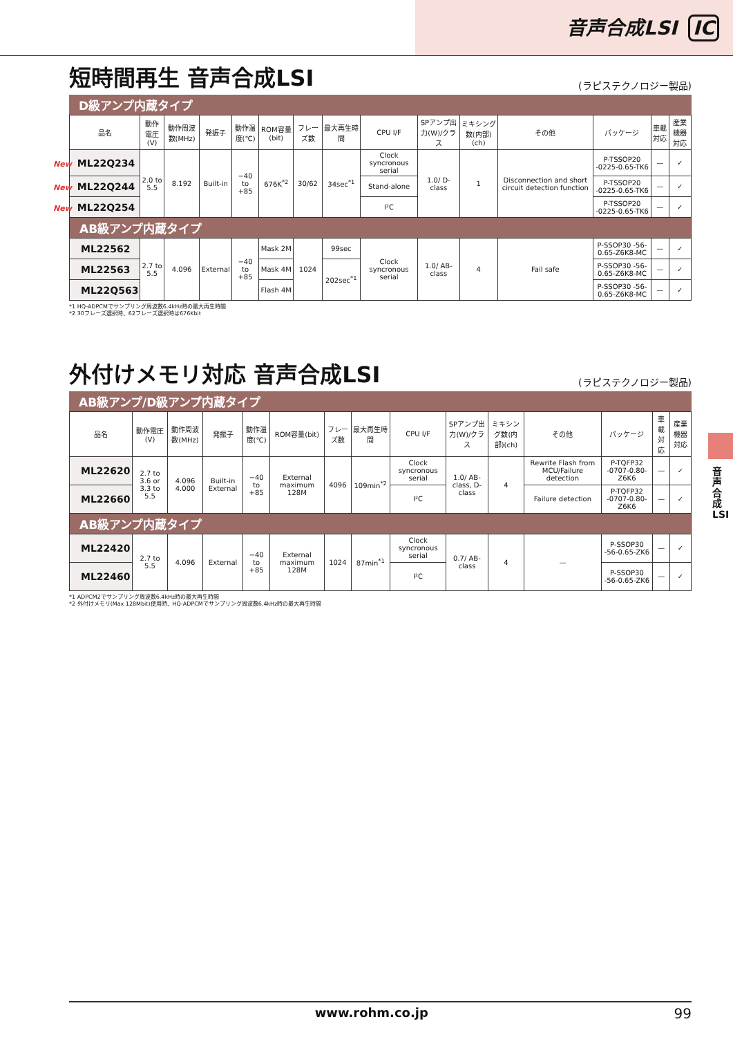音声合成LSI IC
短時間再生 音声合成LSI (ラピステクノロジー製品)
D級アンプ内蔵タイプ
| 品名 | 動作電圧(V) | 動作周波数(MHz) | 発振子 | 動作温度(℃) | ROM容量(bit) | フレーズ数 | 最大再生時間 | CPU I/F | SPアンプ出力(W)/クラス | ミキシング数(内部)(ch) | その他 | パッケージ | 車載対応 | 産業機器対応 |
| --- | --- | --- | --- | --- | --- | --- | --- | --- | --- | --- | --- | --- | --- | --- |
| New ML22Q234 | 2.0 to 5.5 | 8.192 | Built-in | −40 to +85 | 676K<sup>*2</sup> | 30/62 | 34sec<sup>*1</sup> | Clock syncronous serial | 1.0/ D-class | 1 | Disconnection and short circuit detection function | P-TSSOP20 -0225-0.65-TK6 | — | ✓ |
| New ML22Q244 | | | | | | | | Stand-alone | | | | P-TSSOP20 -0225-0.65-TK6 | — | ✓ |
| New ML22Q254 | | | | | | | | I²C | | | | P-TSSOP20 -0225-0.65-TK6 | — | ✓ |
| AB級アンプ内蔵タイプ | | | | | | | | | | | | | | |
| ML22562 | 2.7 to 5.5 | 4.096 | External | −40 to +85 | Mask 2M | 1024 | 99sec | Clock syncronous serial | 1.0/ AB-class | 4 | Fail safe | P-SSOP30 -56-0.65-Z6K8-MC | — | ✓ |
| ML22563 | | | | | Mask 4M | | 202sec<sup>*1</sup> | | | | | P-SSOP30 -56-0.65-Z6K8-MC | — | ✓ |
| ML22Q563 | | | | | Flash 4M | | | | | | | P-SSOP30 -56-0.65-Z6K8-MC | — | ✓ |
*1 HQ-ADPCMでサンプリング周波数6.4kHz時の最大再生時間
*2 30フレーズ選択時、62フレーズ選択時は676Kbit
外付けメモリ対応 音声合成LSI (ラピステクノロジー製品)
AB級アンプ/D級アンプ内蔵タイプ
| 品名 | 動作電圧(V) | 動作周波数(MHz) | 発振子 | 動作温度(℃) | ROM容量(bit) | フレーズ数 | 最大再生時間 | CPU I/F | SPアンプ出力(W)/クラス | ミキシング数(内部)(ch) | その他 | パッケージ | 車載対応 | 産業機器対応 |
| --- | --- | --- | --- | --- | --- | --- | --- | --- | --- | --- | --- | --- | --- | --- |
| ML22620 | 2.7 to 3.6 or 3.3 to 5.5 | 4.096 4.000 | Built-in External | −40 to +85 | External maximum 128M | 4096 | 109min<sup>*2</sup> | Clock syncronous serial | 1.0/ AB-class, D-class | 4 | Rewrite Flash from MCU/Failure detection | P-TQFP32 -0707-0.80-Z6K6 | — | ✓ |
| ML22660 | | | | | | | | I²C | | | Failure detection | P-TQFP32 -0707-0.80-Z6K6 | — | ✓ |
| AB級アンプ内蔵タイプ | | | | | | | | | | | | | | |
| ML22420 | 2.7 to 5.5 | 4.096 | External | −40 to +85 | External maximum 128M | 1024 | 87min<sup>*1</sup> | Clock syncronous serial | 0.7/ AB-class | 4 | — | P-SSOP30 -56-0.65-ZK6 | — | ✓ |
| ML22460 | | | | | | | | I²C | | | | P-SSOP30 -56-0.65-ZK6 | — | ✓ |
*1 ADPCM2でサンプリング周波数6.4kHz時の最大再生時間
*2 外付けメモリ(Max 128Mbit)使用時、HQ-ADPCMでサンプリング周波数6.4kHz時の最大再生時間
音声合成LSI
www.rohm.co.jp 99